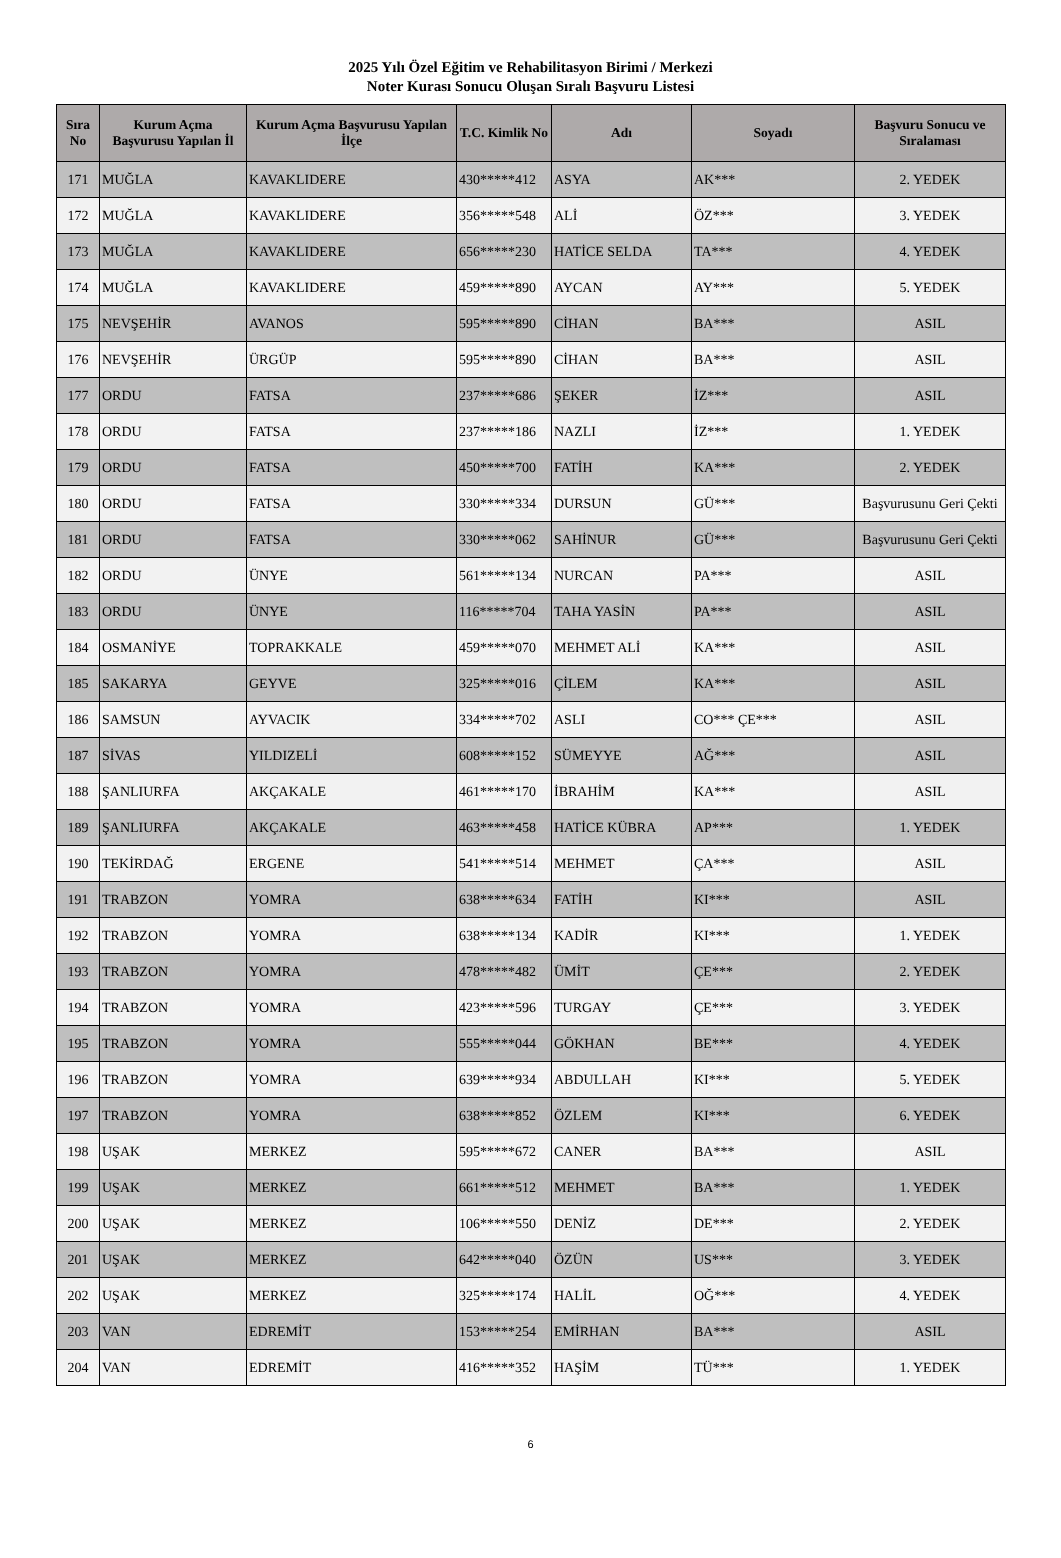2025 Yılı Özel Eğitim ve Rehabilitasyon Birimi / Merkezi
Noter Kurası Sonucu Oluşan Sıralı Başvuru Listesi
| Sıra No | Kurum Açma Başvurusu Yapılan İl | Kurum Açma Başvurusu Yapılan İlçe | T.C. Kimlik No | Adı | Soyadı | Başvuru Sonucu ve Sıralaması |
| --- | --- | --- | --- | --- | --- | --- |
| 171 | MUĞLA | KAVAKLIDERE | 430*****412 | ASYA | AK*** | 2. YEDEK |
| 172 | MUĞLA | KAVAKLIDERE | 356*****548 | ALİ | ÖZ*** | 3. YEDEK |
| 173 | MUĞLA | KAVAKLIDERE | 656*****230 | HATİCE SELDA | TA*** | 4. YEDEK |
| 174 | MUĞLA | KAVAKLIDERE | 459*****890 | AYCAN | AY*** | 5. YEDEK |
| 175 | NEVŞEHİR | AVANOS | 595*****890 | CİHAN | BA*** | ASIL |
| 176 | NEVŞEHİR | ÜRGÜP | 595*****890 | CİHAN | BA*** | ASIL |
| 177 | ORDU | FATSA | 237*****686 | ŞEKER | İZ*** | ASIL |
| 178 | ORDU | FATSA | 237*****186 | NAZLI | İZ*** | 1. YEDEK |
| 179 | ORDU | FATSA | 450*****700 | FATİH | KA*** | 2. YEDEK |
| 180 | ORDU | FATSA | 330*****334 | DURSUN | GÜ*** | Başvurusunu Geri Çekti |
| 181 | ORDU | FATSA | 330*****062 | SAHİNUR | GÜ*** | Başvurusunu Geri Çekti |
| 182 | ORDU | ÜNYE | 561*****134 | NURCAN | PA*** | ASIL |
| 183 | ORDU | ÜNYE | 116*****704 | TAHA YASİN | PA*** | ASIL |
| 184 | OSMANİYE | TOPRAKKALE | 459*****070 | MEHMET ALİ | KA*** | ASIL |
| 185 | SAKARYA | GEYVE | 325*****016 | ÇİLEM | KA*** | ASIL |
| 186 | SAMSUN | AYVACIK | 334*****702 | ASLI | CO*** ÇE*** | ASIL |
| 187 | SİVAS | YILDIZELİ | 608*****152 | SÜMEYYE | AĞ*** | ASIL |
| 188 | ŞANLIURFA | AKÇAKALE | 461*****170 | İBRAHİM | KA*** | ASIL |
| 189 | ŞANLIURFA | AKÇAKALE | 463*****458 | HATİCE KÜBRA | AP*** | 1. YEDEK |
| 190 | TEKİRDAĞ | ERGENE | 541*****514 | MEHMET | ÇA*** | ASIL |
| 191 | TRABZON | YOMRA | 638*****634 | FATİH | KI*** | ASIL |
| 192 | TRABZON | YOMRA | 638*****134 | KADİR | KI*** | 1. YEDEK |
| 193 | TRABZON | YOMRA | 478*****482 | ÜMİT | ÇE*** | 2. YEDEK |
| 194 | TRABZON | YOMRA | 423*****596 | TURGAY | ÇE*** | 3. YEDEK |
| 195 | TRABZON | YOMRA | 555*****044 | GÖKHAN | BE*** | 4. YEDEK |
| 196 | TRABZON | YOMRA | 639*****934 | ABDULLAH | KI*** | 5. YEDEK |
| 197 | TRABZON | YOMRA | 638*****852 | ÖZLEM | KI*** | 6. YEDEK |
| 198 | UŞAK | MERKEZ | 595*****672 | CANER | BA*** | ASIL |
| 199 | UŞAK | MERKEZ | 661*****512 | MEHMET | BA*** | 1. YEDEK |
| 200 | UŞAK | MERKEZ | 106*****550 | DENİZ | DE*** | 2. YEDEK |
| 201 | UŞAK | MERKEZ | 642*****040 | ÖZÜN | US*** | 3. YEDEK |
| 202 | UŞAK | MERKEZ | 325*****174 | HALİL | OĞ*** | 4. YEDEK |
| 203 | VAN | EDREMİT | 153*****254 | EMİRHAN | BA*** | ASIL |
| 204 | VAN | EDREMİT | 416*****352 | HAŞİM | TÜ*** | 1. YEDEK |
6